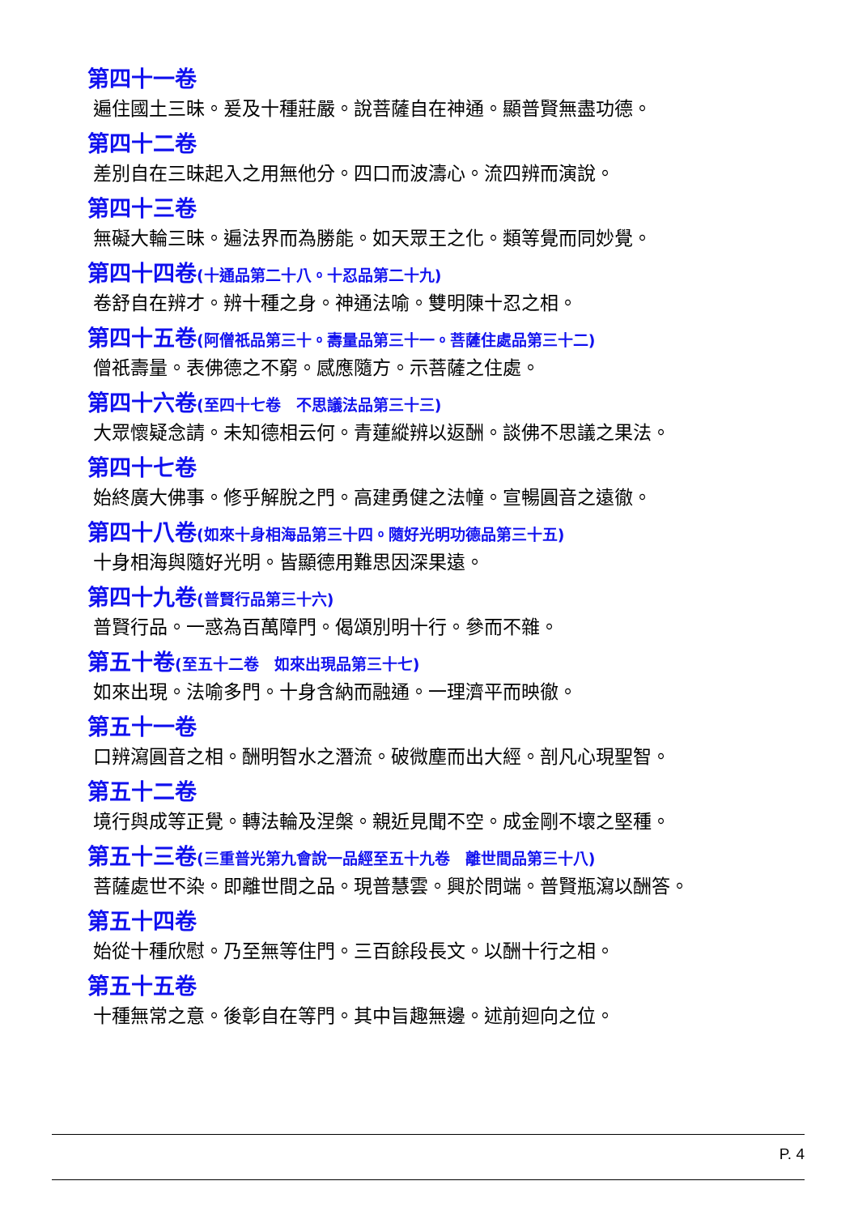第四十一卷
遍住國土三昧。爰及十種莊嚴。說菩薩自在神通。顯普賢無盡功德。
第四十二卷
差別自在三昧起入之用無他分。四口而波濤心。流四辨而演說。
第四十三卷
無礙大輪三昧。遍法界而為勝能。如天眾王之化。類等覺而同妙覺。
第四十四卷(十通品第二十八。十忍品第二十九)
卷舒自在辨才。辨十種之身。神通法喻。雙明陳十忍之相。
第四十五卷(阿僧祇品第三十。壽量品第三十一。菩薩住處品第三十二)
僧祇壽量。表佛德之不窮。感應隨方。示菩薩之住處。
第四十六卷(至四十七卷　不思議法品第三十三)
大眾懷疑念請。未知德相云何。青蓮縱辨以返酬。談佛不思議之果法。
第四十七卷
始終廣大佛事。修乎解脫之門。高建勇健之法幢。宣暢圓音之遠徹。
第四十八卷(如來十身相海品第三十四。隨好光明功德品第三十五)
十身相海與隨好光明。皆顯德用難思因深果遠。
第四十九卷(普賢行品第三十六)
普賢行品。一惑為百萬障門。偈頌別明十行。參而不雜。
第五十卷(至五十二卷　如來出現品第三十七)
如來出現。法喻多門。十身含納而融通。一理濟平而映徹。
第五十一卷
口辨瀉圓音之相。酬明智水之潛流。破微塵而出大經。剖凡心現聖智。
第五十二卷
境行與成等正覺。轉法輪及涅槃。親近見聞不空。成金剛不壞之堅種。
第五十三卷(三重普光第九會說一品經至五十九卷　離世間品第三十八)
菩薩處世不染。即離世間之品。現普慧雲。興於問端。普賢瓶瀉以酬答。
第五十四卷
始從十種欣慰。乃至無等住門。三百餘段長文。以酬十行之相。
第五十五卷
十種無常之意。後彰自在等門。其中旨趣無邊。述前迴向之位。
P. 4